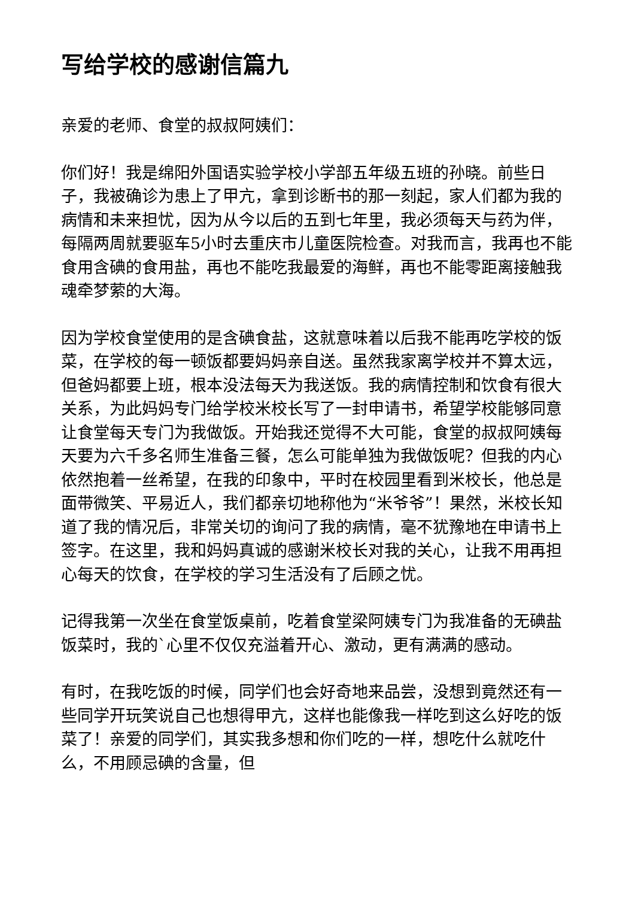写给学校的感谢信篇九
亲爱的老师、食堂的叔叔阿姨们：
你们好！我是绵阳外国语实验学校小学部五年级五班的孙晓。前些日子，我被确诊为患上了甲亢，拿到诊断书的那一刻起，家人们都为我的病情和未来担忧，因为从今以后的五到七年里，我必须每天与药为伴，每隔两周就要驱车5小时去重庆市儿童医院检查。对我而言，我再也不能食用含碘的食用盐，再也不能吃我最爱的海鲜，再也不能零距离接触我魂牵梦萦的大海。
因为学校食堂使用的是含碘食盐，这就意味着以后我不能再吃学校的饭菜，在学校的每一顿饭都要妈妈亲自送。虽然我家离学校并不算太远，但爸妈都要上班，根本没法每天为我送饭。我的病情控制和饮食有很大关系，为此妈妈专门给学校米校长写了一封申请书，希望学校能够同意让食堂每天专门为我做饭。开始我还觉得不大可能，食堂的叔叔阿姨每天要为六千多名师生准备三餐，怎么可能单独为我做饭呢？但我的内心依然抱着一丝希望，在我的印象中，平时在校园里看到米校长，他总是面带微笑、平易近人，我们都亲切地称他为“米爷爷”！果然，米校长知道了我的情况后，非常关切的询问了我的病情，毫不犹豫地在申请书上签字。在这里，我和妈妈真诚的感谢米校长对我的关心，让我不用再担心每天的饮食，在学校的学习生活没有了后顾之忧。
记得我第一次坐在食堂饭桌前，吃着食堂梁阿姨专门为我准备的无碘盐饭菜时，我的`心里不仅仅充溢着开心、激动，更有满满的感动。
有时，在我吃饭的时候，同学们也会好奇地来品尝，没想到竟然还有一些同学开玩笑说自己也想得甲亢，这样也能像我一样吃到这么好吃的饭菜了！亲爱的同学们，其实我多想和你们吃的一样，想吃什么就吃什么，不用顾忌碘的含量，但